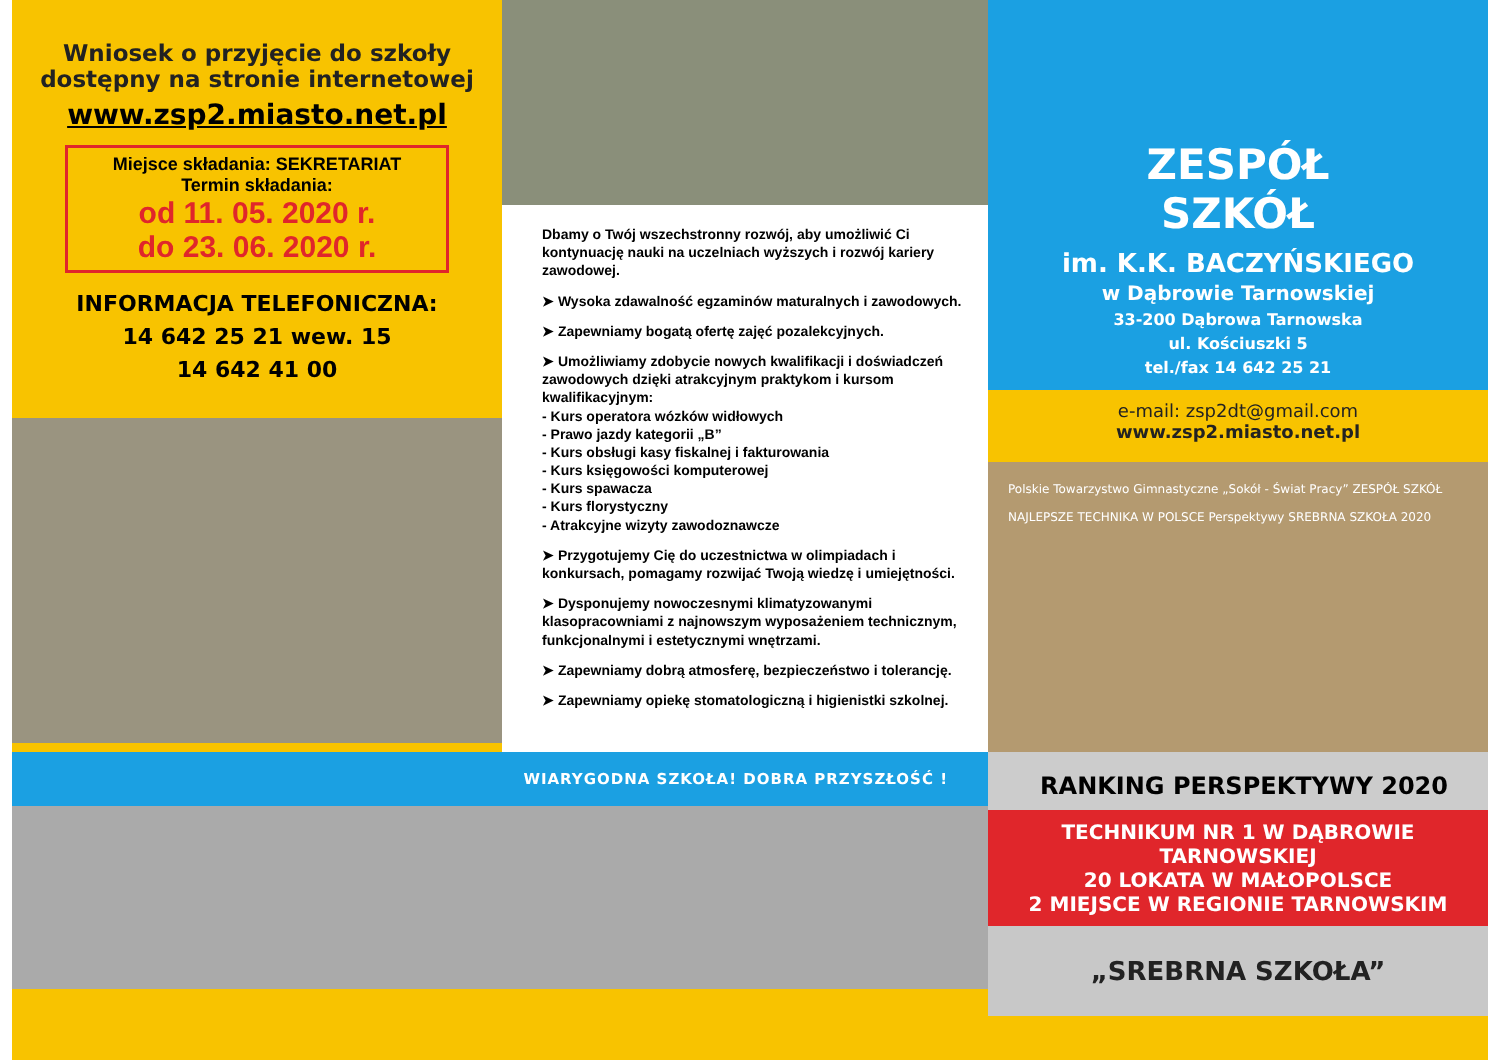Wniosek o przyjęcie do szkoły
dostępny na stronie internetowej
www.zsp2.miasto.net.pl
Miejsce składania: SEKRETARIAT
Termin składania:
od 11. 05. 2020 r.
do 23. 06. 2020 r.
INFORMACJA TELEFONICZNA:
14 642 25 21 wew. 15
14 642 41 00
Dbamy o Twój wszechstronny rozwój, aby umożliwić Ci kontynuację nauki na uczelniach wyższych i rozwój kariery zawodowej.
➤ Wysoka zdawalność egzaminów maturalnych i zawodowych.
➤ Zapewniamy bogatą ofertę zajęć pozalekcyjnych.
➤ Umożliwiamy zdobycie nowych kwalifikacji i doświadczeń zawodowych dzięki atrakcyjnym praktykom i kursom kwalifikacyjnym:
- Kurs operatora wózków widłowych
- Prawo jazdy kategorii „B”
- Kurs obsługi kasy fiskalnej i fakturowania
- Kurs księgowości komputerowej
- Kurs spawacza
- Kurs florystyczny
- Atrakcyjne wizyty zawodoznawcze
➤ Przygotujemy Cię do uczestnictwa w olimpiadach i konkursach, pomagamy rozwijać Twoją wiedzę i umiejętności.
➤ Dysponujemy nowoczesnymi klimatyzowanymi klasopracowniami z najnowszym wyposażeniem technicznym, funkcjonalnymi i estetycznymi wnętrzami.
➤ Zapewniamy dobrą atmosferę, bezpieczeństwo i tolerancję.
➤ Zapewniamy opiekę stomatologiczną i higienistki szkolnej.
ZESPÓŁ
SZKÓŁ
im. K.K. BACZYŃSKIEGO
w Dąbrowie Tarnowskiej
33-200 Dąbrowa Tarnowska
ul. Kościuszki 5
tel./fax 14 642 25 21
e-mail: zsp2dt@gmail.com
www.zsp2.miasto.net.pl
Polskie Towarzystwo Gimnastyczne „Sokół - Świat Pracy” ZESPÓŁ SZKÓŁ
NAJLEPSZE TECHNIKA W POLSCE Perspektywy SREBRNA SZKOŁA 2020
WIARYGODNA SZKOŁA! DOBRA PRZYSZŁOŚĆ !
RANKING PERSPEKTYWY 2020
TECHNIKUM NR 1 W DĄBROWIE TARNOWSKIEJ
20 LOKATA W MAŁOPOLSCE
2 MIEJSCE W REGIONIE TARNOWSKIM
„SREBRNA SZKOŁA”